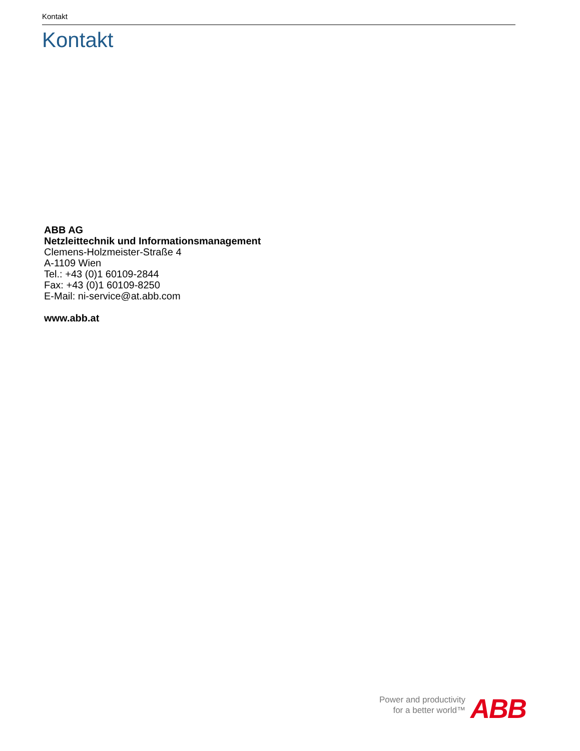Kontakt
Kontakt
ABB AG
Netzleittechnik und Informationsmanagement
Clemens-Holzmeister-Straße 4
A-1109 Wien
Tel.: +43 (0)1 60109-2844
Fax: +43 (0)1 60109-8250
E-Mail: ni-service@at.abb.com
www.abb.at
Power and productivity
for a better world™
ABB